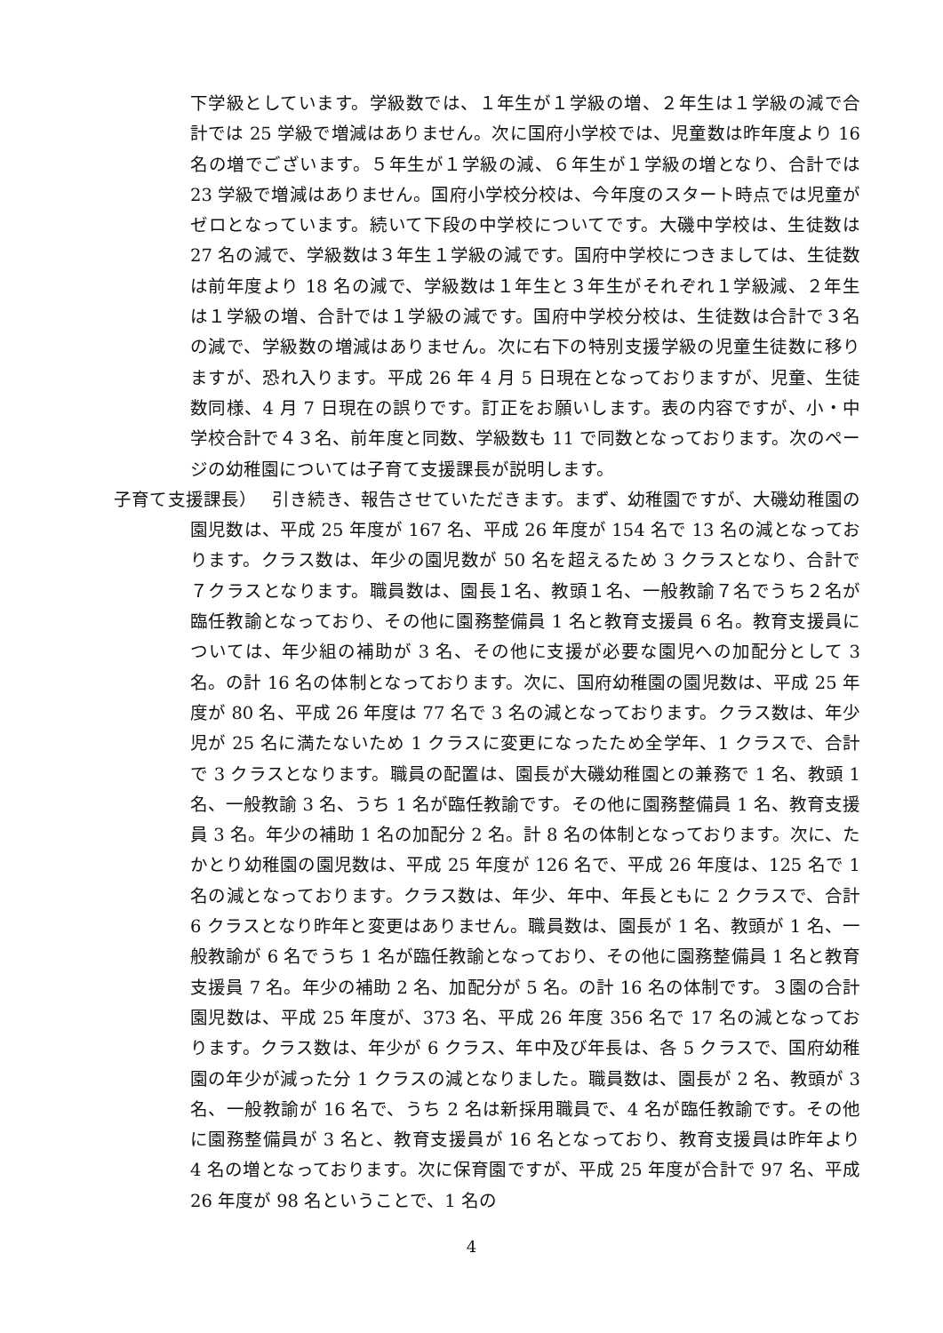下学級としています。学級数では、１年生が１学級の増、２年生は１学級の減で合計では 25 学級で増減はありません。次に国府小学校では、児童数は昨年度より 16 名の増でございます。５年生が１学級の減、６年生が１学級の増となり、合計では 23 学級で増減はありません。国府小学校分校は、今年度のスタート時点では児童がゼロとなっています。続いて下段の中学校についてです。大磯中学校は、生徒数は 27 名の減で、学級数は３年生１学級の減です。国府中学校につきましては、生徒数は前年度より 18 名の減で、学級数は１年生と３年生がそれぞれ１学級減、２年生は１学級の増、合計では１学級の減です。国府中学校分校は、生徒数は合計で３名の減で、学級数の増減はありません。次に右下の特別支援学級の児童生徒数に移りますが、恐れ入ります。平成 26 年 4 月 5 日現在となっておりますが、児童、生徒数同様、4 月 7 日現在の誤りです。訂正をお願いします。表の内容ですが、小・中学校合計で４３名、前年度と同数、学級数も 11 で同数となっております。次のページの幼稚園については子育て支援課長が説明します。
子育て支援課長）　 引き続き、報告させていただきます。まず、幼稚園ですが、大磯幼稚園の園児数は、平成 25 年度が 167 名、平成 26 年度が 154 名で 13 名の減となっております。クラス数は、年少の園児数が 50 名を超えるため 3 クラスとなり、合計で７クラスとなります。職員数は、園長１名、教頭１名、一般教諭７名でうち２名が臨任教諭となっており、その他に園務整備員 1 名と教育支援員 6 名。教育支援員については、年少組の補助が 3 名、その他に支援が必要な園児への加配分として 3 名。の計 16 名の体制となっております。次に、国府幼稚園の園児数は、平成 25 年度が 80 名、平成 26 年度は 77 名で 3 名の減となっております。クラス数は、年少児が 25 名に満たないため 1 クラスに変更になったため全学年、1 クラスで、合計で 3 クラスとなります。職員の配置は、園長が大磯幼稚園との兼務で 1 名、教頭 1 名、一般教諭 3 名、うち 1 名が臨任教諭です。その他に園務整備員 1 名、教育支援員 3 名。年少の補助 1 名の加配分 2 名。計 8 名の体制となっております。次に、たかとり幼稚園の園児数は、平成 25 年度が 126 名で、平成 26 年度は、125 名で 1 名の減となっております。クラス数は、年少、年中、年長ともに 2 クラスで、合計 6 クラスとなり昨年と変更はありません。職員数は、園長が 1 名、教頭が 1 名、一般教諭が 6 名でうち 1 名が臨任教諭となっており、その他に園務整備員 1 名と教育支援員 7 名。年少の補助 2 名、加配分が 5 名。の計 16 名の体制です。３園の合計園児数は、平成 25 年度が、373 名、平成 26 年度 356 名で 17 名の減となっております。クラス数は、年少が 6 クラス、年中及び年長は、各 5 クラスで、国府幼稚園の年少が減った分 1 クラスの減となりました。職員数は、園長が 2 名、教頭が 3 名、一般教諭が 16 名で、うち 2 名は新採用職員で、4 名が臨任教諭です。その他に園務整備員が 3 名と、教育支援員が 16 名となっており、教育支援員は昨年より 4 名の増となっております。次に保育園ですが、平成 25 年度が合計で 97 名、平成 26 年度が 98 名ということで、1 名の
4